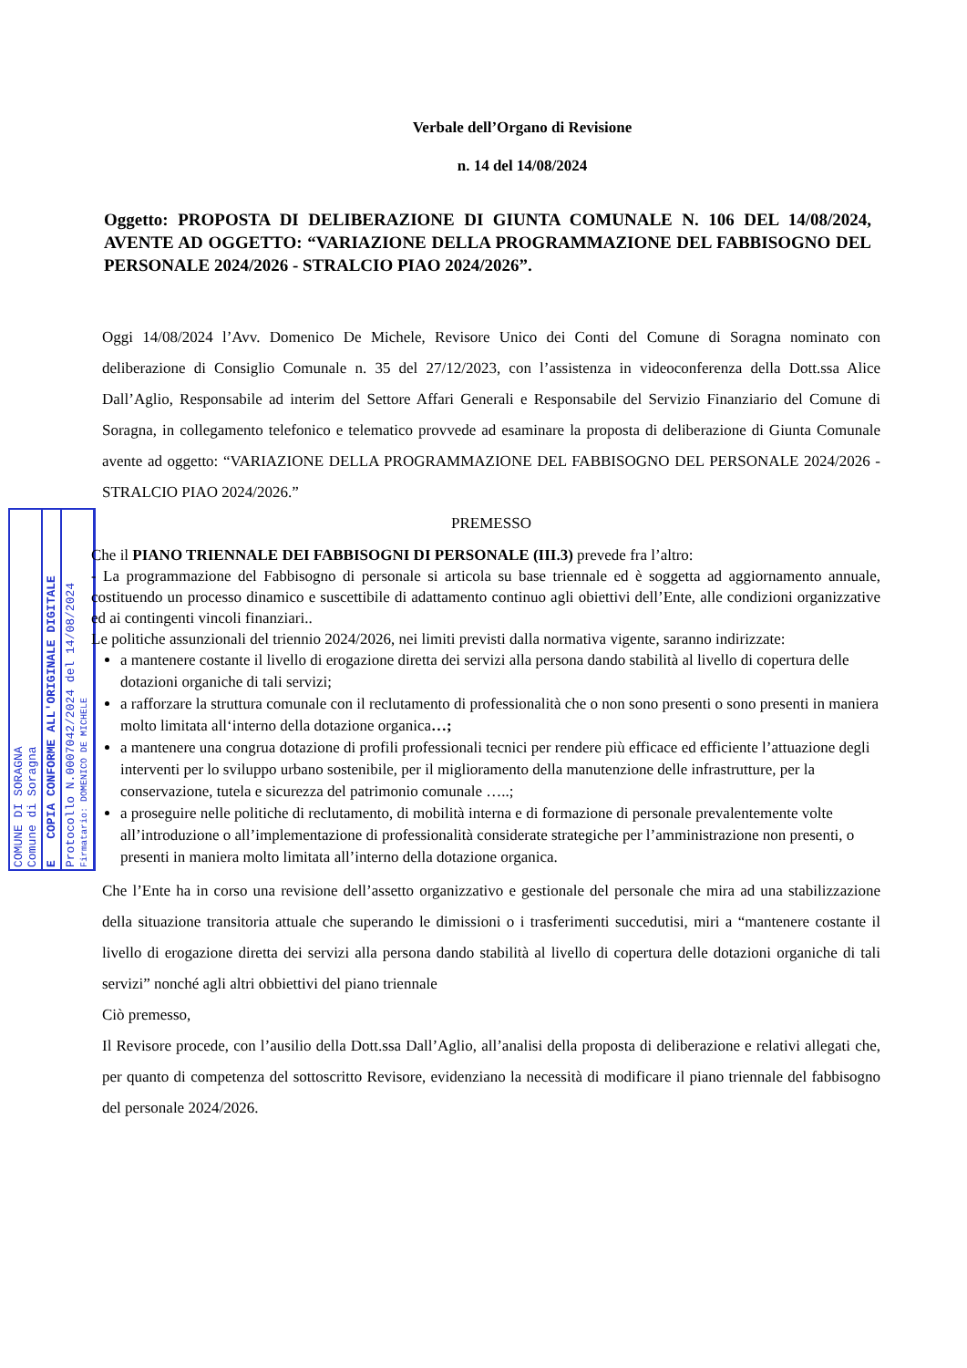COMUNE DI SORAGNA
Comune di Soragna
E COPIA CONFORME ALL'ORIGINALE DIGITALE
Protocollo N.0007042/2024 del 14/08/2024
Firmatario: DOMENICO DE MICHELE
Verbale dell’Organo di Revisione
n. 14 del 14/08/2024
Oggetto: PROPOSTA DI DELIBERAZIONE DI GIUNTA COMUNALE N. 106 DEL 14/08/2024, AVENTE AD OGGETTO: “VARIAZIONE DELLA PROGRAMMAZIONE DEL FABBISOGNO DEL PERSONALE 2024/2026 - STRALCIO PIAO 2024/2026”.
Oggi 14/08/2024 l’Avv. Domenico De Michele, Revisore Unico dei Conti del Comune di Soragna nominato con deliberazione di Consiglio Comunale n. 35 del 27/12/2023, con l’assistenza in videoconferenza della Dott.ssa Alice Dall’Aglio, Responsabile ad interim del Settore Affari Generali e Responsabile del Servizio Finanziario del Comune di Soragna, in collegamento telefonico e telematico provvede ad esaminare la proposta di deliberazione di Giunta Comunale avente ad oggetto: “VARIAZIONE DELLA PROGRAMMAZIONE DEL FABBISOGNO DEL PERSONALE 2024/2026 - STRALCIO PIAO 2024/2026.”
PREMESSO
Che il PIANO TRIENNALE DEI FABBISOGNI DI PERSONALE (III.3) prevede fra l’altro:
- La programmazione del Fabbisogno di personale si articola su base triennale ed è soggetta ad aggiornamento annuale, costituendo un processo dinamico e suscettibile di adattamento continuo agli obiettivi dell’Ente, alle condizioni organizzative ed ai contingenti vincoli finanziari..
Le politiche assunzionali del triennio 2024/2026, nei limiti previsti dalla normativa vigente, saranno indirizzate:
a mantenere costante il livello di erogazione diretta dei servizi alla persona dando stabilità al livello di copertura delle dotazioni organiche di tali servizi;
a rafforzare la struttura comunale con il reclutamento di professionalità che o non sono presenti o sono presenti in maniera molto limitata all‘interno della dotazione organica…;
a mantenere una congrua dotazione di profili professionali tecnici per rendere più efficace ed efficiente l’attuazione degli interventi per lo sviluppo urbano sostenibile, per il miglioramento della manutenzione delle infrastrutture, per la conservazione, tutela e sicurezza del patrimonio comunale …..;
a proseguire nelle politiche di reclutamento, di mobilità interna e di formazione di personale prevalentemente volte all’introduzione o all’implementazione di professionalità considerate strategiche per l’amministrazione non presenti, o presenti in maniera molto limitata all’interno della dotazione organica.
Che l’Ente ha in corso una revisione dell’assetto organizzativo e gestionale del personale che mira ad una stabilizzazione della situazione transitoria attuale che superando le dimissioni o i trasferimenti succedutisi, miri a “mantenere costante il livello di erogazione diretta dei servizi alla persona dando stabilità al livello di copertura delle dotazioni organiche di tali servizi” nonché agli altri obbiettivi del piano triennale
Ciò premesso,
Il Revisore procede, con l’ausilio della Dott.ssa Dall’Aglio, all’analisi della proposta di deliberazione e relativi allegati che, per quanto di competenza del sottoscritto Revisore, evidenziano la necessità di modificare il piano triennale del fabbisogno del personale 2024/2026.